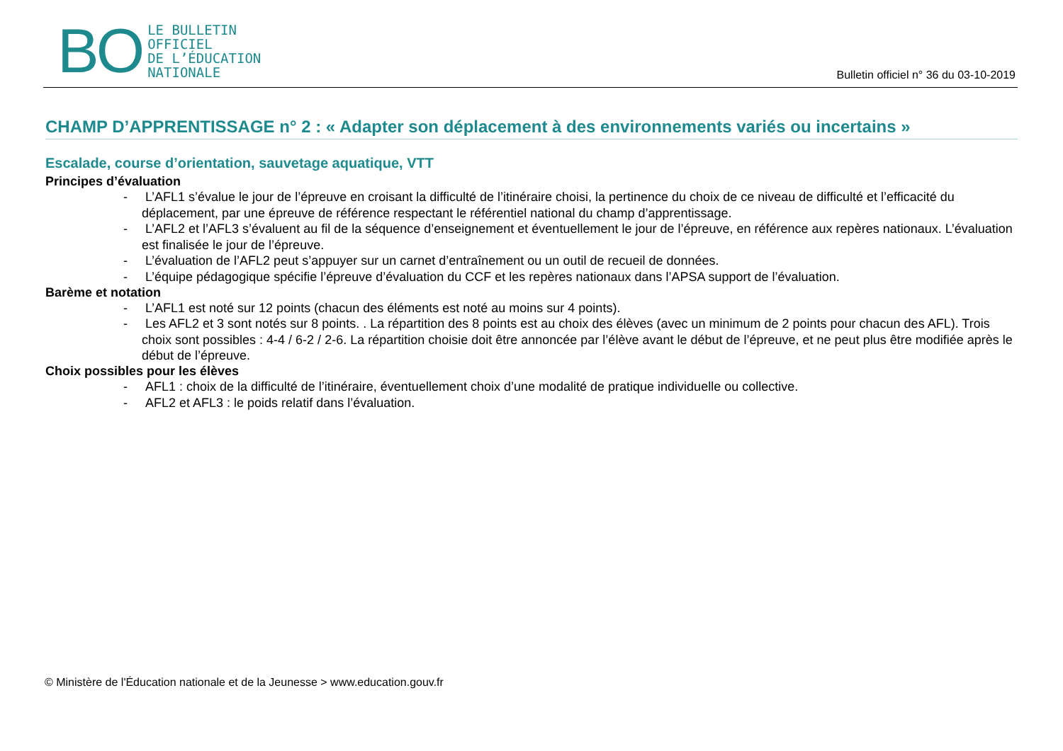BO
LE BULLETIN
OFFICIEL
DE L’ÉDUCATION
NATIONALE
Bulletin officiel n° 36 du 03-10-2019
CHAMP D’APPRENTISSAGE n° 2 : « Adapter son déplacement à des environnements variés ou incertains »
Escalade, course d’orientation, sauvetage aquatique, VTT
Principes d’évaluation
- L’AFL1 s’évalue le jour de l’épreuve en croisant la difficulté de l’itinéraire choisi, la pertinence du choix de ce niveau de difficulté et l’efficacité du déplacement, par une épreuve de référence respectant le référentiel national du champ d’apprentissage.
- L’AFL2 et l’AFL3 s’évaluent au fil de la séquence d’enseignement et éventuellement le jour de l’épreuve, en référence aux repères nationaux. L’évaluation est finalisée le jour de l’épreuve.
- L’évaluation de l’AFL2 peut s’appuyer sur un carnet d’entraînement ou un outil de recueil de données.
- L’équipe pédagogique spécifie l’épreuve d’évaluation du CCF et les repères nationaux dans l’APSA support de l’évaluation.
Barème et notation
- L’AFL1 est noté sur 12 points (chacun des éléments est noté au moins sur 4 points).
- Les AFL2 et 3 sont notés sur 8 points. . La répartition des 8 points est au choix des élèves (avec un minimum de 2 points pour chacun des AFL). Trois choix sont possibles : 4-4 / 6-2 / 2-6. La répartition choisie doit être annoncée par l’élève avant le début de l’épreuve, et ne peut plus être modifiée après le début de l’épreuve.
Choix possibles pour les élèves
- AFL1 : choix de la difficulté de l’itinéraire, éventuellement choix d’une modalité de pratique individuelle ou collective.
- AFL2 et AFL3 : le poids relatif dans l’évaluation.
© Ministère de l'Éducation nationale et de la Jeunesse > www.education.gouv.fr